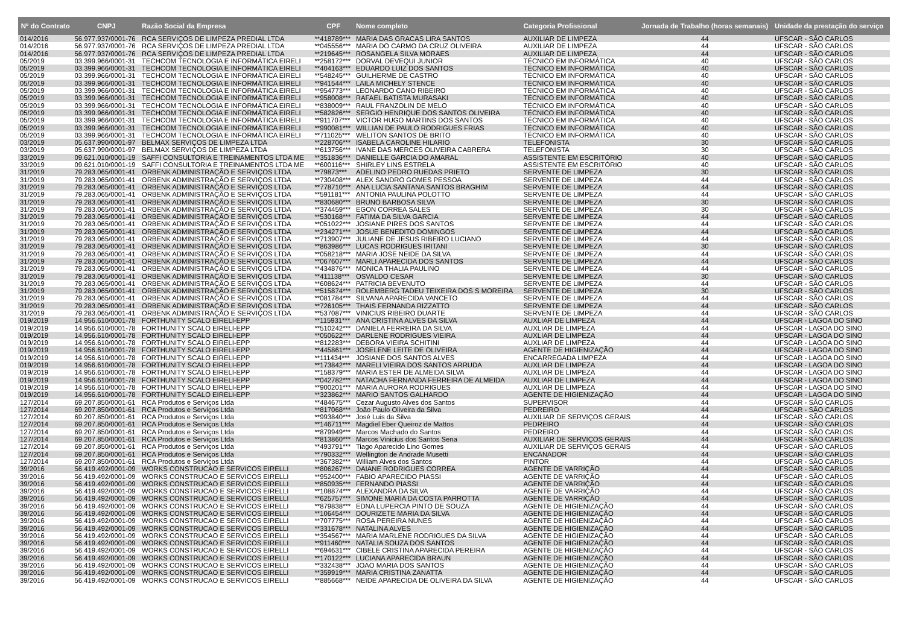| Nº do Contrato | CNPJ | Razão Social da Empresa | CPF | Nome completo | Categoria Profissional | Jornada de Trabalho (horas semanais) | Unidade da prestação do serviço |
| --- | --- | --- | --- | --- | --- | --- | --- |
| 014/2016 | 56.977.937/0001-76 | RCA SERVIÇOS DE LIMPEZA PREDIAL LTDA | **418789*** | MARIA DAS GRACAS LIRA SANTOS | AUXILIAR DE LIMPEZA | 44 | UFSCAR - SÃO CARLOS |
| 014/2016 | 56.977.937/0001-76 | RCA SERVIÇOS DE LIMPEZA PREDIAL LTDA | **045556*** | MARIA DO CARMO DA CRUZ OLIVEIRA | AUXILIAR DE LIMPEZA | 44 | UFSCAR - SÃO CARLOS |
| 014/2016 | 56.977.937/0001-76 | RCA SERVIÇOS DE LIMPEZA PREDIAL LTDA | **219645*** | ROSANGELA SILVA MORAES | AUXILIAR DE LIMPEZA | 44 | UFSCAR - SÃO CARLOS |
| 05/2019 | 03.399.966/0001-31 | TECHCOM TECNOLOGIA E INFORMÁTICA EIRELI | **258172*** | DORVAL DEVEQUI JUNIOR | TÉCNICO EM INFORMÁTICA | 40 | UFSCAR - SÃO CARLOS |
| 05/2019 | 03.399.966/0001-31 | TECHCOM TECNOLOGIA E INFORMÁTICA EIRELI | **404163*** | EDUARDO LUIZ DOS SANTOS | TÉCNICO EM INFORMÁTICA | 40 | UFSCAR - SÃO CARLOS |
| 05/2019 | 03.399.966/0001-31 | TECHCOM TECNOLOGIA E INFORMÁTICA EIRELI | **548245*** | GUILHERME DE CASTRO | TÉCNICO EM INFORMÁTICA | 40 | UFSCAR - SÃO CARLOS |
| 05/2019 | 03.399.966/0001-31 | TECHCOM TECNOLOGIA E INFORMÁTICA EIRELI | **941544*** | LAILA MICHELY STENCE | TÉCNICO EM INFORMÁTICA | 40 | UFSCAR - SÃO CARLOS |
| 05/2019 | 03.399.966/0001-31 | TECHCOM TECNOLOGIA E INFORMÁTICA EIRELI | **954773*** | LEONARDO CANO RIBEIRO | TÉCNICO EM INFORMÁTICA | 40 | UFSCAR - SÃO CARLOS |
| 05/2019 | 03.399.966/0001-31 | TECHCOM TECNOLOGIA E INFORMÁTICA EIRELI | **958008*** | RAFAEL BATISTA MURASAKI | TÉCNICO EM INFORMÁTICA | 40 | UFSCAR - SÃO CARLOS |
| 05/2019 | 03.399.966/0001-31 | TECHCOM TECNOLOGIA E INFORMÁTICA EIRELI | **838009*** | RAUL FRANZOLIN DE MELO | TÉCNICO EM INFORMÁTICA | 40 | UFSCAR - SÃO CARLOS |
| 05/2019 | 03.399.966/0001-31 | TECHCOM TECNOLOGIA E INFORMÁTICA EIRELI | **582826*** | SERGIO HENRIQUE DOS SANTOS OLIVEIRA | TÉCNICO EM INFORMÁTICA | 40 | UFSCAR - SÃO CARLOS |
| 05/2019 | 03.399.966/0001-31 | TECHCOM TECNOLOGIA E INFORMÁTICA EIRELI | **911707*** | VICTOR HUGO MARTINS DOS SANTOS | TÉCNICO EM INFORMÁTICA | 40 | UFSCAR - SÃO CARLOS |
| 05/2019 | 03.399.966/0001-31 | TECHCOM TECNOLOGIA E INFORMÁTICA EIRELI | **990081*** | WILLIAN DE PAULO RODRIGUES FRIAS | TÉCNICO EM INFORMÁTICA | 40 | UFSCAR - SÃO CARLOS |
| 05/2019 | 03.399.966/0001-31 | TECHCOM TECNOLOGIA E INFORMÁTICA EIRELI | **711025*** | WELITON SANTOS DE BRITO | TÉCNICO EM INFORMÁTICA | 40 | UFSCAR - SÃO CARLOS |
| 03/2019 | 05.637.990/0001-97 | BELMAX SERVIÇOS DE LIMPEZA LTDA | **228706*** | ISABELA CAROLINE HILARIO | TELEFONISTA | 30 | UFSCAR - SÃO CARLOS |
| 03/2019 | 05.637.990/0001-97 | BELMAX SERVIÇOS DE LIMPEZA LTDA | **613756*** | IVANE DAS MERCES OLIVEIRA CABRERA | TELEFONISTA | 30 | UFSCAR - SÃO CARLOS |
| 33/2019 | 09.621.010/0001-19 | SAFFI CONSULTORIA E TREINAMENTOS LTDA ME | **351836*** | DANIELLE GARCIA DO AMARAL | ASSISTENTE EM ESCRITÓRIO | 40 | UFSCAR - SÃO CARLOS |
| 33/2019 | 09.621.010/0001-19 | SAFFI CONSULTORIA E TREINAMENTOS LTDA ME | **600116*** | SHIRLEY LINS ESTRELA | ASSISTENTE EM ESCRITÓRIO | 40 | UFSCAR - SÃO CARLOS |
| 31/2019 | 79.283.065/0001-41 | ORBENK ADMINISTRAÇÃO E SERVIÇOS LTDA | **79873*** | ADELINO PEDRO RUEDAS PRIETO | SERVENTE DE LIMPEZA | 30 | UFSCAR - SÃO CARLOS |
| 31/2019 | 79.283.065/0001-41 | ORBENK ADMINISTRAÇÃO E SERVIÇOS LTDA | **730408*** | ALEX SANDRO GOMES PESSOA | SERVENTE DE LIMPEZA | 44 | UFSCAR - SÃO CARLOS |
| 31/2019 | 79.283.065/0001-41 | ORBENK ADMINISTRAÇÃO E SERVIÇOS LTDA | **778710*** | ANA LUCIA SANTANA SANTOS BRAGHIM | SERVENTE DE LIMPEZA | 44 | UFSCAR - SÃO CARLOS |
| 31/2019 | 79.283.065/0001-41 | ORBENK ADMINISTRAÇÃO E SERVIÇOS LTDA | **591181*** | ANTONIA PAULINA POLOTTO | SERVENTE DE LIMPEZA | 44 | UFSCAR - SÃO CARLOS |
| 31/2019 | 79.283.065/0001-41 | ORBENK ADMINISTRAÇÃO E SERVIÇOS LTDA | **830680*** | BRUNO BARBOSA SILVA | SERVENTE DE LIMPEZA | 30 | UFSCAR - SÃO CARLOS |
| 31/2019 | 79.283.065/0001-41 | ORBENK ADMINISTRAÇÃO E SERVIÇOS LTDA | **374459*** | EGON CORREA SALES | SERVENTE DE LIMPEZA | 30 | UFSCAR - SÃO CARLOS |
| 31/2019 | 79.283.065/0001-41 | ORBENK ADMINISTRAÇÃO E SERVIÇOS LTDA | **530168*** | FATIMA DA SILVA GARCIA | SERVENTE DE LIMPEZA | 44 | UFSCAR - SÃO CARLOS |
| 31/2019 | 79.283.065/0001-41 | ORBENK ADMINISTRAÇÃO E SERVIÇOS LTDA | **051022*** | JOSIANE PIRES DOS SANTOS | SERVENTE DE LIMPEZA | 44 | UFSCAR - SÃO CARLOS |
| 31/2019 | 79.283.065/0001-41 | ORBENK ADMINISTRAÇÃO E SERVIÇOS LTDA | **234271*** | JOSUE BENEDITO DOMINGOS | SERVENTE DE LIMPEZA | 44 | UFSCAR - SÃO CARLOS |
| 31/2019 | 79.283.065/0001-41 | ORBENK ADMINISTRAÇÃO E SERVIÇOS LTDA | **713907*** | JULIANE DE JESUS RIBEIRO LUCIANO | SERVENTE DE LIMPEZA | 44 | UFSCAR - SÃO CARLOS |
| 31/2019 | 79.283.065/0001-41 | ORBENK ADMINISTRAÇÃO E SERVIÇOS LTDA | **863986*** | LUCAS RODRIGUES IRITANI | SERVENTE DE LIMPEZA | 30 | UFSCAR - SÃO CARLOS |
| 31/2019 | 79.283.065/0001-41 | ORBENK ADMINISTRAÇÃO E SERVIÇOS LTDA | **058218*** | MARIA JOSE NEIDE DA SILVA | SERVENTE DE LIMPEZA | 44 | UFSCAR - SÃO CARLOS |
| 31/2019 | 79.283.065/0001-41 | ORBENK ADMINISTRAÇÃO E SERVIÇOS LTDA | **067607*** | MARLI APARECIDA DOS SANTOS | SERVENTE DE LIMPEZA | 44 | UFSCAR - SÃO CARLOS |
| 31/2019 | 79.283.065/0001-41 | ORBENK ADMINISTRAÇÃO E SERVIÇOS LTDA | **434876*** | MONICA THALIA PAULINO | SERVENTE DE LIMPEZA | 44 | UFSCAR - SÃO CARLOS |
| 31/2019 | 79.283.065/0001-41 | ORBENK ADMINISTRAÇÃO E SERVIÇOS LTDA | **411138*** | OSVALDO CESAR | SERVENTE DE LIMPEZA | 30 | UFSCAR - SÃO CARLOS |
| 31/2019 | 79.283.065/0001-41 | ORBENK ADMINISTRAÇÃO E SERVIÇOS LTDA | **608624*** | PATRICIA BEVENUTO | SERVENTE DE LIMPEZA | 44 | UFSCAR - SÃO CARLOS |
| 31/2019 | 79.283.065/0001-41 | ORBENK ADMINISTRAÇÃO E SERVIÇOS LTDA | **515874*** | ROLEMBERG TADEU TEIXEIRA DOS S MOREIRA | SERVENTE DE LIMPEZA | 30 | UFSCAR - SÃO CARLOS |
| 31/2019 | 79.283.065/0001-41 | ORBENK ADMINISTRAÇÃO E SERVIÇOS LTDA | **081784*** | SILVANA APARECIDA VANCETO | SERVENTE DE LIMPEZA | 44 | UFSCAR - SÃO CARLOS |
| 31/2019 | 79.283.065/0001-41 | ORBENK ADMINISTRAÇÃO E SERVIÇOS LTDA | **726105*** | THAIS FERNANDA RIZZATTO | SERVENTE DE LIMPEZA | 44 | UFSCAR - SÃO CARLOS |
| 31/2019 | 79.283.065/0001-41 | ORBENK ADMINISTRAÇÃO E SERVIÇOS LTDA | **537087*** | VINICIUS RIBEIRO DUARTE | SERVENTE DE LIMPEZA | 44 | UFSCAR - SÃO CARLOS |
| 019/2019 | 14.956.610/0001-78 | FORTHUNITY SCALO EIRELI-EPP | **115931*** | ANA CRISTINA ALVES DA SILVA | AUXLIAR DE LIMPEZA | 44 | UFSCAR - LAGOA DO SINO |
| 019/2019 | 14.956.610/0001-78 | FORTHUNITY SCALO EIRELI-EPP | **510242*** | DANIELA FERREIRA DA SILVA | AUXLIAR DE LIMPEZA | 44 | UFSCAR - LAGOA DO SINO |
| 019/2019 | 14.956.610/0001-78 | FORTHUNITY SCALO EIRELI-EPP | **050622*** | DARLENE RODRIGUES VIEIRA | AUXLIAR DE LIMPEZA | 44 | UFSCAR - LAGOA DO SINO |
| 019/2019 | 14.956.610/0001-78 | FORTHUNITY SCALO EIRELI-EPP | **812283*** | DEBORA VIEIRA SCHITINI | AUXLIAR DE LIMPEZA | 44 | UFSCAR - LAGOA DO SINO |
| 019/2019 | 14.956.610/0001-78 | FORTHUNITY SCALO EIRELI-EPP | **445861*** | JOSELENE LEITE DE OLIVEIRA | AGENTE DE HIGIENIZAÇÃO | 44 | UFSCAR - LAGOA DO SINO |
| 019/2019 | 14.956.610/0001-78 | FORTHUNITY SCALO EIRELI-EPP | **111434*** | JOSIANE DOS SANTOS ALVES | ENCARREGADA LIMPEZA | 44 | UFSCAR - LAGOA DO SINO |
| 019/2019 | 14.956.610/0001-78 | FORTHUNITY SCALO EIRELI-EPP | **173842*** | MARELI VIEIRA DOS SANTOS ARRUDA | AUXLIAR DE LIMPEZA | 44 | UFSCAR - LAGOA DO SINO |
| 019/2019 | 14.956.610/0001-78 | FORTHUNITY SCALO EIRELI-EPP | **158379*** | MARIA ESTER DE ALMEIDA SILVA | AUXLIAR DE LIMPEZA | 44 | UFSCAR - LAGOA DO SINO |
| 019/2019 | 14.956.610/0001-78 | FORTHUNITY SCALO EIRELI-EPP | **042782*** | NATACHA FERNANDA FERREIRA DE ALMEIDA | AUXLIAR DE LIMPEZA | 44 | UFSCAR - LAGOA DO SINO |
| 019/2019 | 14.956.610/0001-78 | FORTHUNITY SCALO EIRELI-EPP | **900201*** | MARIA AURORA RODRIGUES | AUXLIAR DE LIMPEZA | 44 | UFSCAR - LAGOA DO SINO |
| 019/2019 | 14.956.610/0001-78 | FORTHUNITY SCALO EIRELI-EPP | **323862*** | MARIO SANTOS GALHARDO | AGENTE DE HIGIENIZAÇÃO | 44 | UFSCAR - LAGOA DO SINO |
| 127/2014 | 69.207.850/0001-61 | RCA Produtos e Serviços Ltda | **484675*** | Cezar Augusto Alves dos Santos | SUPERVISOR | 44 | UFSCAR - SÃO CARLOS |
| 127/2014 | 69.207.850/0001-61 | RCA Produtos e Serviços Ltda | **817068*** | João Paulo Oliveira da Silva | PEDREIRO | 44 | UFSCAR - SÃO CARLOS |
| 127/2014 | 69.207.850/0001-61 | RCA Produtos e Serviços Ltda | **993840*** | José Luis da Silva | AUXILIAR DE SERVIÇOS GERAIS | 44 | UFSCAR - SÃO CARLOS |
| 127/2014 | 69.207.850/0001-61 | RCA Produtos e Serviços Ltda | **146711*** | Magdiel Eber Queiroz de Mattos | PEDREIRO | 44 | UFSCAR - SÃO CARLOS |
| 127/2014 | 69.207.850/0001-61 | RCA Produtos e Serviços Ltda | **879949*** | Marcos Machado do Santos | PEDREIRO | 44 | UFSCAR - SÃO CARLOS |
| 127/2014 | 69.207.850/0001-61 | RCA Produtos e Serviços Ltda | **813860*** | Marcos Vinicius dos Santos Sena | AUXILIAR DE SERVIÇOS GERAIS | 44 | UFSCAR - SÃO CARLOS |
| 127/2014 | 69.207.850/0001-61 | RCA Produtos e Serviços Ltda | **493791*** | Tiago Aparecido Lino Gomes | AUXILIAR DE SERVIÇOS GERAIS | 44 | UFSCAR - SÃO CARLOS |
| 127/2014 | 69.207.850/0001-61 | RCA Produtos e Serviços Ltda | **790332*** | Wellington de Andrade Musetti | ENCANADOR | 44 | UFSCAR - SÃO CARLOS |
| 127/2014 | 69.207.850/0001-61 | RCA Produtos e Serviços Ltda | **367382*** | William Alves dos Santos | PINTOR | 44 | UFSCAR - SÃO CARLOS |
| 39/2016 | 56.419.492/0001-09 | WORKS CONSTRUCAO E SERVICOS EIRELLI | **806267*** | DAIANE RODRIGUES CORREA | AGENTE DE VARRIÇÃO | 44 | UFSCAR - SÃO CARLOS |
| 39/2016 | 56.419.492/0001-09 | WORKS CONSTRUCAO E SERVICOS EIRELLI | **952400*** | FABIO APARECIDO PIASSI | AGENTE DE VARRIÇÃO | 44 | UFSCAR - SÃO CARLOS |
| 39/2016 | 56.419.492/0001-09 | WORKS CONSTRUCAO E SERVICOS EIRELLI | **850935*** | FERNANDO PIASSI | AGENTE DE VARRIÇÃO | 44 | UFSCAR - SÃO CARLOS |
| 39/2016 | 56.419.492/0001-09 | WORKS CONSTRUCAO E SERVICOS EIRELLI | **108874*** | ALEXANDRA DA SILVA | AGENTE DE VARRIÇÃO | 44 | UFSCAR - SÃO CARLOS |
| 39/2016 | 56.419.492/0001-09 | WORKS CONSTRUCAO E SERVICOS EIRELLI | **625757*** | SIMONE MARIA DA COSTA PARROTTA | AGENTE DE VARRIÇÃO | 44 | UFSCAR - SÃO CARLOS |
| 39/2016 | 56.419.492/0001-09 | WORKS CONSTRUCAO E SERVICOS EIRELLI | **879838*** | EDNA LUPERCIA PINTO DE SOUZA | AGENTE DE HIGIENIZAÇÃO | 44 | UFSCAR - SÃO CARLOS |
| 39/2016 | 56.419.492/0001-09 | WORKS CONSTRUCAO E SERVICOS EIRELLI | **106454*** | DOURIZETE MARIA DA SILVA | AGENTE DE HIGIENIZAÇÃO | 44 | UFSCAR - SÃO CARLOS |
| 39/2016 | 56.419.492/0001-09 | WORKS CONSTRUCAO E SERVICOS EIRELLI | **707775*** | ROSA PEREIRA NUNES | AGENTE DE HIGIENIZAÇÃO | 44 | UFSCAR - SÃO CARLOS |
| 39/2016 | 56.419.492/0001-09 | WORKS CONSTRUCAO E SERVICOS EIRELLI | **331678*** | NATALINA ALVES | AGENTE DE HIGIENIZAÇÃO | 44 | UFSCAR - SÃO CARLOS |
| 39/2016 | 56.419.492/0001-09 | WORKS CONSTRUCAO E SERVICOS EIRELLI | **354567*** | MARIA MARLENE RODRIGUES DA SILVA | AGENTE DE HIGIENIZAÇÃO | 44 | UFSCAR - SÃO CARLOS |
| 39/2016 | 56.419.492/0001-09 | WORKS CONSTRUCAO E SERVICOS EIRELLI | **911460*** | NATALIA SOUZA DOS SANTOS | AGENTE DE HIGIENIZAÇÃO | 44 | UFSCAR - SÃO CARLOS |
| 39/2016 | 56.419.492/0001-09 | WORKS CONSTRUCAO E SERVICOS EIRELLI | **694631*** | CIBELE CRISTINA APARECIDA PEREIRA | AGENTE DE HIGIENIZAÇÃO | 44 | UFSCAR - SÃO CARLOS |
| 39/2016 | 56.419.492/0001-09 | WORKS CONSTRUCAO E SERVICOS EIRELLI | **170122*** | LUCIANA APARECIDA BRAUN | AGENTE DE HIGIENIZAÇÃO | 44 | UFSCAR - SÃO CARLOS |
| 39/2016 | 56.419.492/0001-09 | WORKS CONSTRUCAO E SERVICOS EIRELLI | **332438*** | JOAO MARIA DOS SANTOS | AGENTE DE HIGIENIZAÇÃO | 44 | UFSCAR - SÃO CARLOS |
| 39/2016 | 56.419.492/0001-09 | WORKS CONSTRUCAO E SERVICOS EIRELLI | **359919*** | MARIA CRISTINA ZANATTA | AGENTE DE HIGIENIZAÇÃO | 44 | UFSCAR - SÃO CARLOS |
| 39/2016 | 56.419.492/0001-09 | WORKS CONSTRUCAO E SERVICOS EIRELLI | **885668*** | NEIDE APARECIDA DE OLIVEIRA DA SILVA | AGENTE DE HIGIENIZAÇÃO | 44 | UFSCAR - SÃO CARLOS |